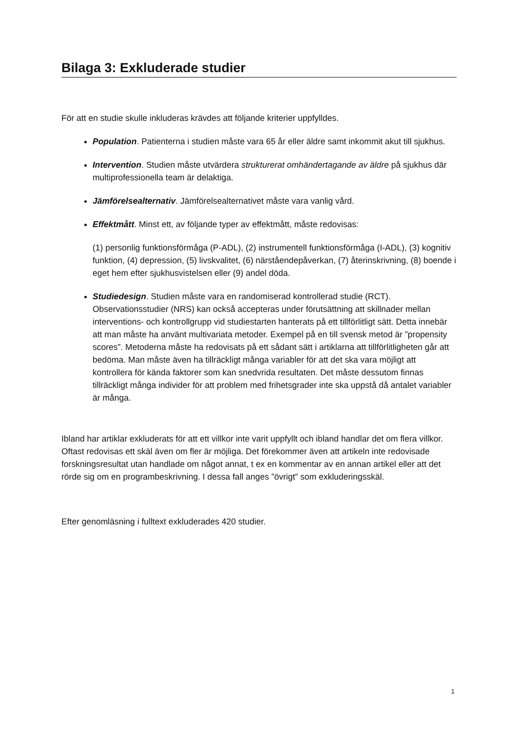Bilaga 3: Exkluderade studier
För att en studie skulle inkluderas krävdes att följande kriterier uppfylldes.
Population. Patienterna i studien måste vara 65 år eller äldre samt inkommit akut till sjukhus.
Intervention. Studien måste utvärdera strukturerat omhändertagande av äldre på sjukhus där multiprofessionella team är delaktiga.
Jämförelsealternativ. Jämförelsealternativet måste vara vanlig vård.
Effektmått. Minst ett, av följande typer av effektmått, måste redovisas:
(1) personlig funktionsförmåga (P-ADL), (2) instrumentell funktionsförmåga (I-ADL), (3) kognitiv funktion, (4) depression, (5) livskvalitet, (6) närståendepåverkan, (7) återinskrivning, (8) boende i eget hem efter sjukhusvistelsen eller (9) andel döda.
Studiedesign. Studien måste vara en randomiserad kontrollerad studie (RCT). Observationsstudier (NRS) kan också accepteras under förutsättning att skillnader mellan interventions- och kontrollgrupp vid studiestarten hanterats på ett tillförlitligt sätt. Detta innebär att man måste ha använt multivariata metoder. Exempel på en till svensk metod är ”propensity scores”. Metoderna måste ha redovisats på ett sådant sätt i artiklarna att tillförlitligheten går att bedöma. Man måste även ha tillräckligt många variabler för att det ska vara möjligt att kontrollera för kända faktorer som kan snedvrida resultaten. Det måste dessutom finnas tillräckligt många individer för att problem med frihetsgrader inte ska uppstå då antalet variabler är många.
Ibland har artiklar exkluderats för att ett villkor inte varit uppfyllt och ibland handlar det om flera villkor. Oftast redovisas ett skäl även om fler är möjliga. Det förekommer även att artikeln inte redovisade forskningsresultat utan handlade om något annat, t ex en kommentar av en annan artikel eller att det rörde sig om en programbeskrivning. I dessa fall anges ”övrigt” som exkluderingsskäl.
Efter genomläsning i fulltext exkluderades 420 studier.
1